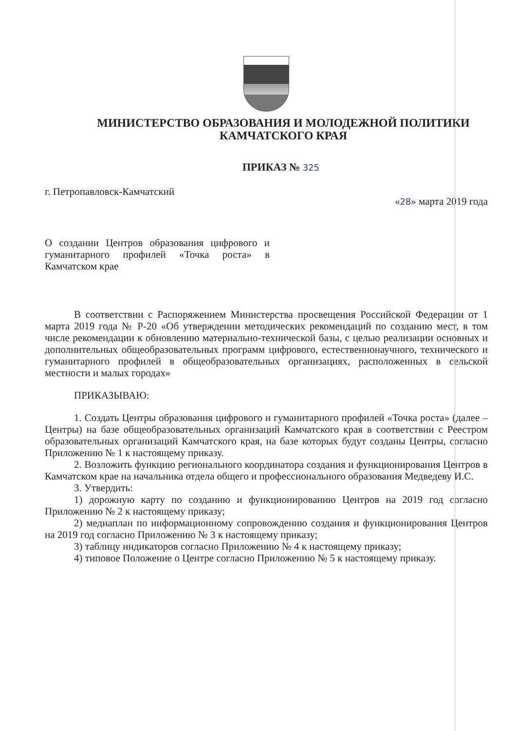МИНИСТЕРСТВО ОБРАЗОВАНИЯ И МОЛОДЕЖНОЙ ПОЛИТИКИ
КАМЧАТСКОГО КРАЯ
ПРИКАЗ № 325
г. Петропавловск-Камчатский
«28» марта 2019 года
О создании Центров образования цифрового и гуманитарного профилей «Точка роста» в Камчатском крае
В соответствии с Распоряжением Министерства просвещения Российской Федерации от 1 марта 2019 года № Р-20 «Об утверждении методических рекомендаций по созданию мест, в том числе рекомендации к обновлению материально-технической базы, с целью реализации основных и дополнительных общеобразовательных программ цифрового, естественнонаучного, технического и гуманитарного профилей в общеобразовательных организациях, расположенных в сельской местности и малых городах»
ПРИКАЗЫВАЮ:
1. Создать Центры образования цифрового и гуманитарного профилей «Точка роста» (далее – Центры) на базе общеобразовательных организаций Камчатского края в соответствии с Реестром образовательных организаций Камчатского края, на базе которых будут созданы Центры, согласно Приложению № 1 к настоящему приказу.
2. Возложить функцию регионального координатора создания и функционирования Центров в Камчатском крае на начальника отдела общего и профессионального образования Медведеву И.С.
3. Утвердить:
1) дорожную карту по созданию и функционированию Центров на 2019 год согласно Приложению № 2 к настоящему приказу;
2) медиаплан по информационному сопровождению создания и функционирования Центров на 2019 год согласно Приложению № 3 к настоящему приказу;
3) таблицу индикаторов согласно Приложению № 4 к настоящему приказу;
4) типовое Положение о Центре согласно Приложению № 5 к настоящему приказу.